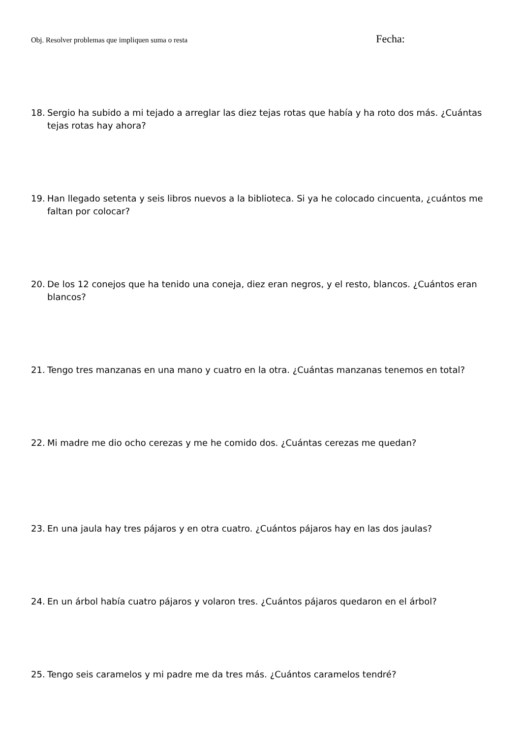Obj. Resolver problemas que impliquen suma o resta Fecha:
18. Sergio ha subido a mi tejado a arreglar las diez tejas rotas que había y ha roto dos más. ¿Cuántas tejas rotas hay ahora?
19. Han llegado setenta y seis libros nuevos a la biblioteca. Si ya he colocado cincuenta, ¿cuántos me faltan por colocar?
20. De los 12 conejos que ha tenido una coneja, diez eran negros, y el resto, blancos. ¿Cuántos eran blancos?
21. Tengo tres manzanas en una mano y cuatro en la otra. ¿Cuántas manzanas tenemos en total?
22. Mi madre me dio ocho cerezas y me he comido dos. ¿Cuántas cerezas me quedan?
23. En una jaula hay tres pájaros y en otra cuatro. ¿Cuántos pájaros hay en las dos jaulas?
24. En un árbol había cuatro pájaros y volaron tres. ¿Cuántos pájaros quedaron en el árbol?
25. Tengo seis caramelos y mi padre me da tres más. ¿Cuántos caramelos tendré?